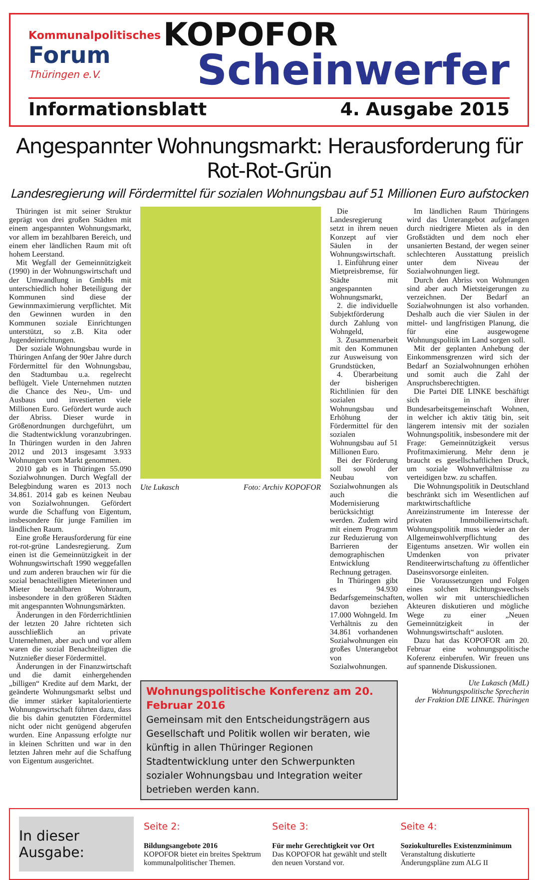Kommunalpolitisches
Forum
Thüringen e.V.
KOPOFOR
Scheinwerfer
Informationsblatt 4. Ausgabe 2015
Angespannter Wohnungsmarkt: Herausforderung für Rot-Rot-Grün
Landesregierung will Fördermittel für sozialen Wohnungsbau auf 51 Millionen Euro aufstocken
Thüringen ist mit seiner Struktur geprägt von drei großen Städten mit einem angespannten Wohnungsmarkt, vor allem im bezahlbaren Bereich, und einem eher ländlichen Raum mit oft hohem Leerstand.
Mit Wegfall der Gemeinnützigkeit (1990) in der Wohnungswirtschaft und der Umwandlung in GmbHs mit unterschiedlich hoher Beteiligung der Kommunen sind diese der Gewinnmaximierung verpflichtet. Mit den Gewinnen wurden in den Kommunen soziale Einrichtungen unterstützt, so z.B. Kita oder Jugendeinrichtungen.
Der soziale Wohnungsbau wurde in Thüringen Anfang der 90er Jahre durch Fördermittel für den Wohnungsbau, den Stadtumbau u.a. regelrecht beflügelt. Viele Unternehmen nutzten die Chance des Neu-, Um- und Ausbaus und investierten viele Millionen Euro. Gefördert wurde auch der Abriss. Dieser wurde in Größenordnungen durchgeführt, um die Stadtentwicklung voranzubringen. In Thüringen wurden in den Jahren 2012 und 2013 insgesamt 3.933 Wohnungen vom Markt genommen.
2010 gab es in Thüringen 55.090 Sozialwohnungen. Durch Wegfall der Belegbindung waren es 2013 noch 34.861. 2014 gab es keinen Neubau von Sozialwohnungen. Gefördert wurde die Schaffung von Eigentum, insbesondere für junge Familien im ländlichen Raum.
Eine große Herausforderung für eine rot-rot-grüne Landesregierung. Zum einen ist die Gemeinnützigkeit in der Wohnungswirtschaft 1990 weggefallen und zum anderen brauchen wir für die sozial benachteiligten Mieterinnen und Mieter bezahlbaren Wohnraum, insbesondere in den größeren Städten mit angespannten Wohnungsmärkten.
Änderungen in den Förderrichtlinien der letzten 20 Jahre richteten sich ausschließlich an private Unternehmen, aber auch und vor allem waren die sozial Benachteiligten die Nutznießer dieser Fördermittel.
Änderungen in der Finanzwirtschaft und die damit einhergehenden „billigen“ Kredite auf dem Markt, der geänderte Wohnungsmarkt selbst und die immer stärker kapitalorientierte Wohnungswirtschaft führten dazu, dass die bis dahin genutzten Fördermittel nicht oder nicht genügend abgerufen wurden. Eine Anpassung erfolgte nur in kleinen Schritten und war in den letzten Jahren mehr auf die Schaffung von Eigentum ausgerichtet.
Ute Lukasch Foto: Archiv KOPOFOR
Die Landesregierung setzt in ihrem neuen Konzept auf vier Säulen in der Wohnungswirtschaft.
1. Einführung einer Mietpreisbremse, für Städte mit angespannten Wohnungsmarkt,
2. die individuelle Subjektförderung durch Zahlung von Wohngeld,
3. Zusammenarbeit mit den Kommunen zur Ausweisung von Grundstücken,
4. Überarbeitung der bisherigen Richtlinien für den sozialen Wohnungsbau und Erhöhung der Fördermittel für den sozialen Wohnungsbau auf 51 Millionen Euro.
Bei der Förderung soll sowohl der Neubau von Sozialwohnungen als auch die Modernisierung berücksichtigt werden. Zudem wird mit einem Programm zur Reduzierung von Barrieren der demographischen Entwicklung Rechnung getragen.
In Thüringen gibt es 94.930 Bedarfsgemeinschaften, davon beziehen 17.000 Wohngeld. Im Verhältnis zu den 34.861 vorhandenen Sozialwohnungen ein großes Unterangebot von Sozialwohnungen.
Wohnungspolitische Konferenz am 20. Februar 2016
Gemeinsam mit den Entscheidungsträgern aus Gesellschaft und Politik wollen wir beraten, wie künftig in allen Thüringer Regionen Stadtentwicklung unter den Schwerpunkten sozialer Wohnungsbau und Integration weiter betrieben werden kann.
Im ländlichen Raum Thüringens wird das Unterangebot aufgefangen durch niedrigere Mieten als in den Großstädten und dem noch eher unsanierten Bestand, der wegen seiner schlechteren Ausstattung preislich unter dem Niveau der Sozialwohnungen liegt.
Durch den Abriss von Wohnungen sind aber auch Mietsteigerungen zu verzeichnen. Der Bedarf an Sozialwohnungen ist also vorhanden. Deshalb auch die vier Säulen in der mittel- und langfristigen Planung, die für eine ausgewogene Wohnungspolitik im Land sorgen soll.
Mit der geplanten Anhebung der Einkommensgrenzen wird sich der Bedarf an Sozialwohnungen erhöhen und somit auch die Zahl der Anspruchsberechtigten.
Die Partei DIE LINKE beschäftigt sich in ihrer Bundesarbeitsgemeinschaft Wohnen, in welcher ich aktiv tätig bin, seit längerem intensiv mit der sozialen Wohnungspolitik, insbesondere mit der Frage: Gemeinnützigkeit versus Profitmaximierung. Mehr denn je braucht es gesellschaftlichen Druck, um soziale Wohnverhältnisse zu verteidigen bzw. zu schaffen.
Die Wohnungspolitik in Deutschland beschränkt sich im Wesentlichen auf marktwirtschaftliche Anreizinstrumente im Interesse der privaten Immobilienwirtschaft. Wohnungspolitik muss wieder an der Allgemeinwohlverpflichtung des Eigentums ansetzen. Wir wollen ein Umdenken von privater Renditeerwirtschaftung zu öffentlicher Daseinsvorsorge einleiten.
Die Voraussetzungen und Folgen eines solchen Richtungswechsels wollen wir mit unterschiedlichen Akteuren diskutieren und mögliche Wege zu einer „Neuen Gemeinnützigkeit in der Wohnungswirtschaft“ ausloten.
Dazu hat das KOPOFOR am 20. Februar eine wohnungspolitische Koferenz einberufen. Wir freuen uns auf spannende Diskussionen.
Ute Lukasch (MdL)
Wohnungspolitische Sprecherin
der Fraktion DIE LINKE. Thüringen
In dieser Ausgabe:
Seite 2:
Bildungsangebote 2016
KOPOFOR bietet ein breites Spektrum kommunalpolitischer Themen.
Seite 3:
Für mehr Gerechtigkeit vor Ort
Das KOPOFOR hat gewählt und stellt den neuen Vorstand vor.
Seite 4:
Soziokulturelles Existenzminimum
Veranstaltung diskutierte Änderungspläne zum ALG II